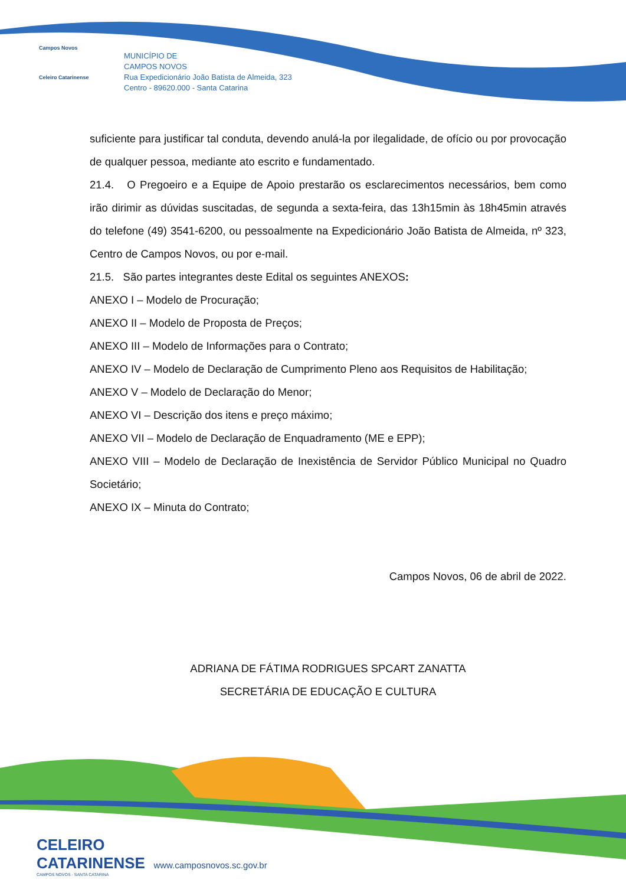Campos Novos
Celeiro Catarinense
MUNICÍPIO DE
CAMPOS NOVOS
Rua Expedicionário João Batista de Almeida, 323
Centro - 89620.000 - Santa Catarina
suficiente para justificar tal conduta, devendo anulá-la por ilegalidade, de ofício ou por provocação de qualquer pessoa, mediante ato escrito e fundamentado.
21.4. O Pregoeiro e a Equipe de Apoio prestarão os esclarecimentos necessários, bem como irão dirimir as dúvidas suscitadas, de segunda a sexta-feira, das 13h15min às 18h45min através do telefone (49) 3541-6200, ou pessoalmente na Expedicionário João Batista de Almeida, nº 323, Centro de Campos Novos, ou por e-mail.
21.5. São partes integrantes deste Edital os seguintes ANEXOS:
ANEXO I – Modelo de Procuração;
ANEXO II – Modelo de Proposta de Preços;
ANEXO III – Modelo de Informações para o Contrato;
ANEXO IV – Modelo de Declaração de Cumprimento Pleno aos Requisitos de Habilitação;
ANEXO V – Modelo de Declaração do Menor;
ANEXO VI – Descrição dos itens e preço máximo;
ANEXO VII – Modelo de Declaração de Enquadramento (ME e EPP);
ANEXO VIII – Modelo de Declaração de Inexistência de Servidor Público Municipal no Quadro Societário;
ANEXO IX – Minuta do Contrato;
Campos Novos, 06 de abril de 2022.
ADRIANA DE FÁTIMA RODRIGUES SPCART ZANATTA
SECRETÁRIA DE EDUCAÇÃO E CULTURA
CELEIRO
CATARINENSE www.camposnovos.sc.gov.br
CAMPOS NOVOS - SANTA CATARINA